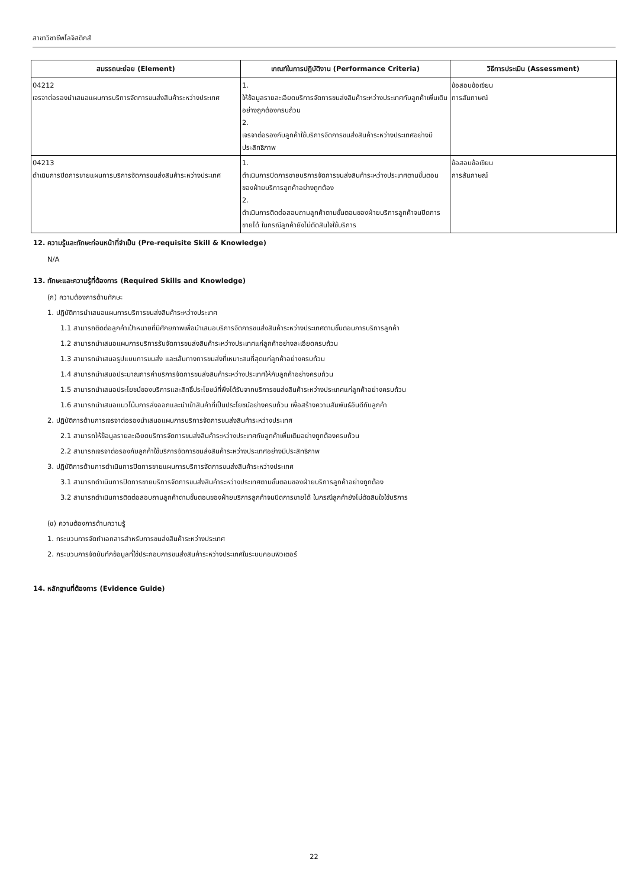สาขาวิชาชีพโลจิสติกส์
| สมรรถนะย่อย (Element) | เกณฑ์ในการปฏิบัติงาน (Performance Criteria) | วิธีการประเมิน (Assessment) |
| --- | --- | --- |
| 04212 เจรจาต่อรองนำเสนอแผนการบริการจัดการขนส่งสินค้าระหว่างประเทศ | 1. ให้ข้อมูลรายละเอียดบริการจัดการขนส่งสินค้าระหว่างประเทศกับลูกค้าเพิ่มเติมอย่างถูกต้องครบถ้วน 2. เจรจาต่อรองกับลูกค้าใช้บริการจัดการขนส่งสินค้าระหว่างประเทศอย่างมีประสิทธิภาพ | ข้อสอบข้อเขียน การสัมภาษณ์ |
| 04213 ดำเนินการปิดการขายแผนการบริการจัดการขนส่งสินค้าระหว่างประเทศ | 1. ดำเนินการปิดการขายบริการจัดการขนส่งสินค้าระหว่างประเทศตามขั้นตอนของฝ่ายบริการลูกค้าอย่างถูกต้อง 2. ดำเนินการติดต่อสอบถามลูกค้าตามขั้นตอนของฝ่ายบริการลูกค้าจนปิดการขายได้ ในกรณีลูกค้ายังไม่ตัดสินใจใช้บริการ | ข้อสอบข้อเขียน การสัมภาษณ์ |
12. ความรู้และทักษะก่อนหน้าที่จำเป็น (Pre-requisite Skill & Knowledge)
N/A
13. ทักษะและความรู้ที่ต้องการ (Required Skills and Knowledge)
(ก) ความต้องการด้านทักษะ
1. ปฏิบัติการนำเสนอแผนการบริการขนส่งสินค้าระหว่างประเทศ
1.1 สามารถติดต่อลูกค้าเป้าหมายที่มีศักยภาพเพื่อนำเสนอบริการจัดการขนส่งสินค้าระหว่างประเทศตามขั้นตอนการบริการลูกค้า
1.2 สามารถนำเสนอแผนการบริการรับจัดการขนส่งสินค้าระหว่างประเทศแก่ลูกค้าอย่างละเอียดครบถ้วน
1.3 สามารถนำเสนอรูปแบบการขนส่ง และเส้นทางการขนส่งที่เหมาะสมที่สุดแก่ลูกค้าอย่างครบถ้วน
1.4 สามารถนำเสนอประมาณการค่าบริการจัดการขนส่งสินค้าระหว่างประเทศให้กับลูกค้าอย่างครบถ้วน
1.5 สามารถนำเสนอประโยชน์ของบริการและสิทธิ์ประโยชน์ที่พึงได้รับจากบริการขนส่งสินค้าระหว่างประเทศแก่ลูกค้าอย่างครบถ้วน
1.6 สามารถนำเสนอแนวโน้มการส่งออกและนำเข้าสินค้าที่เป็นประโยชน์อย่างครบถ้วน เพื่อสร้างความสัมพันธ์อันดีกับลูกค้า
2. ปฏิบัติการด้านการเจรจาต่อรองนำเสนอแผนการบริการจัดการขนส่งสินค้าระหว่างประเทศ
2.1 สามารถให้ข้อมูลรายละเอียดบริการจัดการขนส่งสินค้าระหว่างประเทศกับลูกค้าเพิ่มเติมอย่างถูกต้องครบถ้วน
2.2 สามารถเจรจาต่อรองกับลูกค้าใช้บริการจัดการขนส่งสินค้าระหว่างประเทศอย่างมีประสิทธิภาพ
3. ปฏิบัติการด้านการดำเนินการปิดการขายแผนการบริการจัดการขนส่งสินค้าระหว่างประเทศ
3.1 สามารถดำเนินการปิดการขายบริการจัดการขนส่งสินค้าระหว่างประเทศตามขั้นตอนของฝ่ายบริการลูกค้าอย่างถูกต้อง
3.2 สามารถดำเนินการติดต่อสอบถามลูกค้าตามขั้นตอนของฝ่ายบริการลูกค้าจนปิดการขายได้ ในกรณีลูกค้ายังไม่ตัดสินใจใช้บริการ
(ข) ความต้องการด้านความรู้
1. กระบวนการจัดทำเอกสารสำหรับการขนส่งสินค้าระหว่างประเทศ
2. กระบวนการจัดบันทึกข้อมูลที่ใช้ประกอบการขนส่งสินค้าระหว่างประเทศในระบบคอมพิวเตอร์
14. หลักฐานที่ต้องการ (Evidence Guide)
22